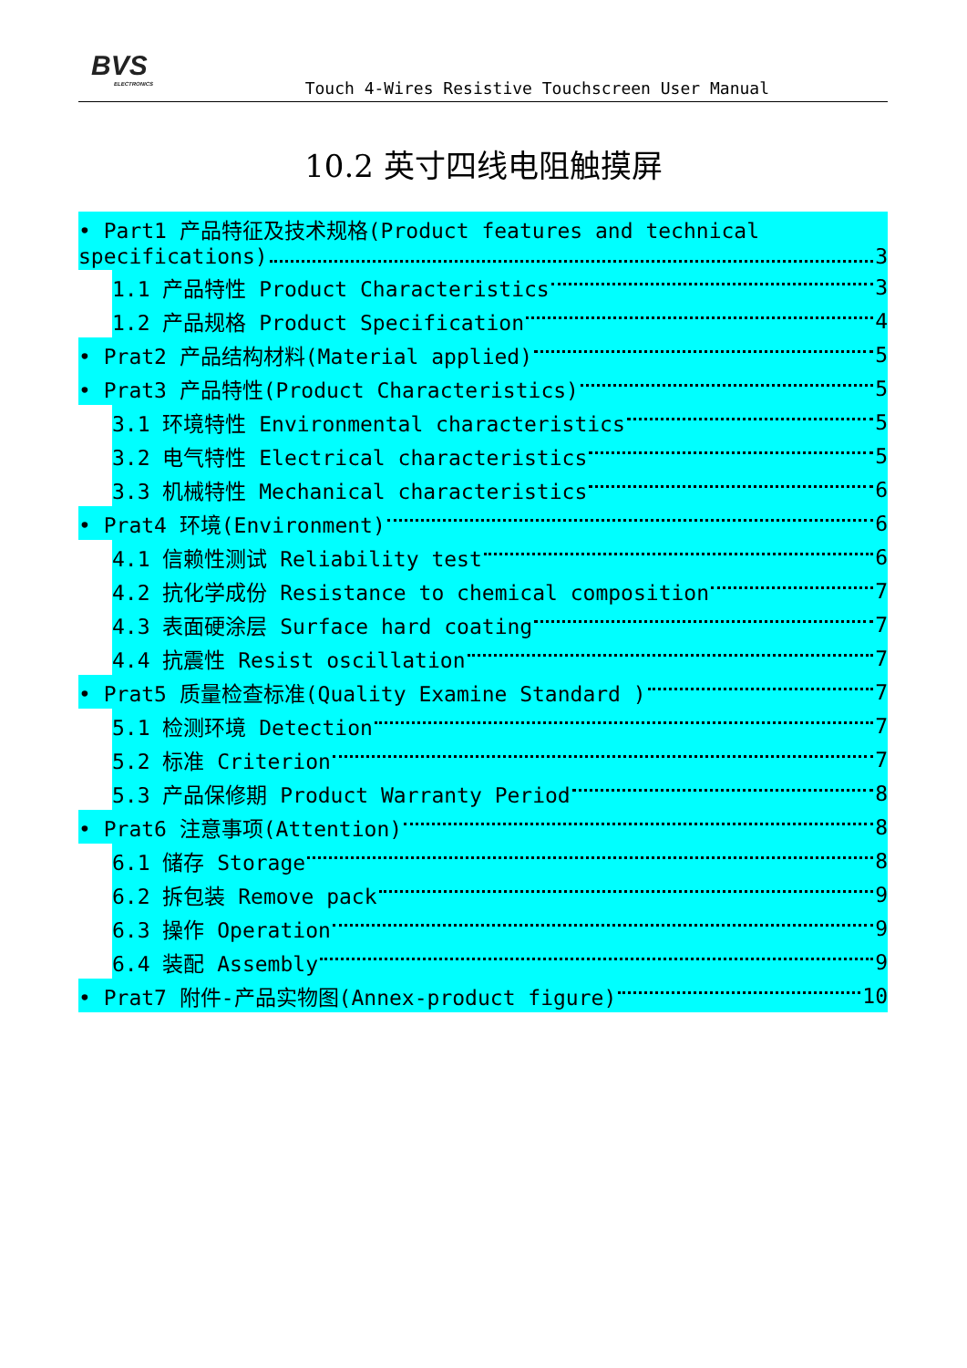BVS
ELECTRONICS
Touch 4-Wires Resistive Touchscreen User Manual
10.2 英寸四线电阻触摸屏
• Part1 产品特征及技术规格(Product features and technical
specifications) 3
1.1 产品特性 Product Characteristics 3
1.2 产品规格 Product Specification 4
• Prat2 产品结构材料(Material applied) 5
• Prat3 产品特性(Product Characteristics) 5
3.1 环境特性 Environmental characteristics 5
3.2 电气特性 Electrical characteristics 5
3.3 机械特性 Mechanical characteristics 6
• Prat4 环境(Environment) 6
4.1 信赖性测试 Reliability test 6
4.2 抗化学成份 Resistance to chemical composition 7
4.3 表面硬涂层 Surface hard coating 7
4.4 抗震性 Resist oscillation 7
• Prat5 质量检查标准(Quality Examine Standard ) 7
5.1 检测环境 Detection 7
5.2 标准 Criterion 7
5.3 产品保修期 Product Warranty Period 8
• Prat6 注意事项(Attention) 8
6.1 储存 Storage 8
6.2 拆包装 Remove pack 9
6.3 操作 Operation 9
6.4 装配 Assembly 9
• Prat7 附件-产品实物图(Annex-product figure) 10